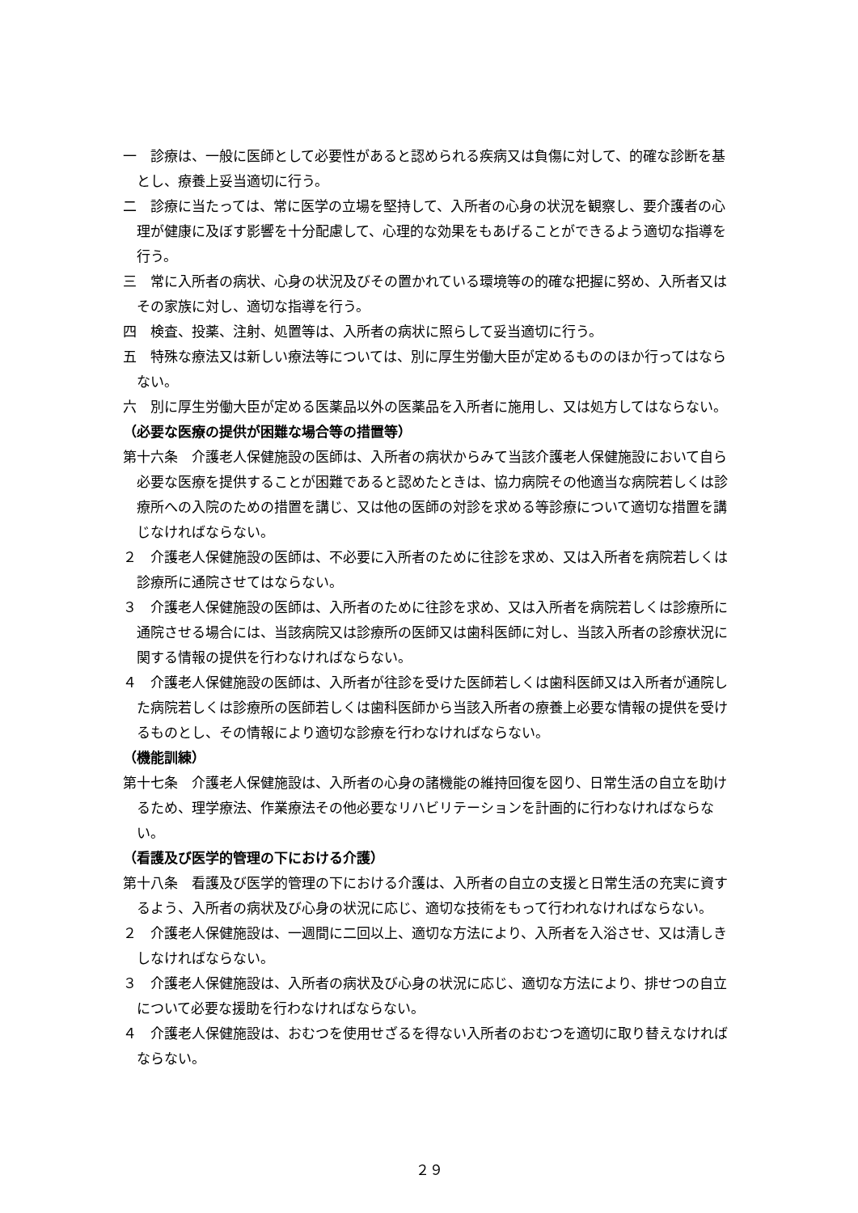一　診療は、一般に医師として必要性があると認められる疾病又は負傷に対して、的確な診断を基とし、療養上妥当適切に行う。
二　診療に当たっては、常に医学の立場を堅持して、入所者の心身の状況を観察し、要介護者の心理が健康に及ぼす影響を十分配慮して、心理的な効果をもあげることができるよう適切な指導を行う。
三　常に入所者の病状、心身の状況及びその置かれている環境等の的確な把握に努め、入所者又はその家族に対し、適切な指導を行う。
四　検査、投薬、注射、処置等は、入所者の病状に照らして妥当適切に行う。
五　特殊な療法又は新しい療法等については、別に厚生労働大臣が定めるもののほか行ってはならない。
六　別に厚生労働大臣が定める医薬品以外の医薬品を入所者に施用し、又は処方してはならない。
（必要な医療の提供が困難な場合等の措置等）
第十六条　介護老人保健施設の医師は、入所者の病状からみて当該介護老人保健施設において自ら必要な医療を提供することが困難であると認めたときは、協力病院その他適当な病院若しくは診療所への入院のための措置を講じ、又は他の医師の対診を求める等診療について適切な措置を講じなければならない。
２　介護老人保健施設の医師は、不必要に入所者のために往診を求め、又は入所者を病院若しくは診療所に通院させてはならない。
３　介護老人保健施設の医師は、入所者のために往診を求め、又は入所者を病院若しくは診療所に通院させる場合には、当該病院又は診療所の医師又は歯科医師に対し、当該入所者の診療状況に関する情報の提供を行わなければならない。
４　介護老人保健施設の医師は、入所者が往診を受けた医師若しくは歯科医師又は入所者が通院した病院若しくは診療所の医師若しくは歯科医師から当該入所者の療養上必要な情報の提供を受けるものとし、その情報により適切な診療を行わなければならない。
（機能訓練）
第十七条　介護老人保健施設は、入所者の心身の諸機能の維持回復を図り、日常生活の自立を助けるため、理学療法、作業療法その他必要なリハビリテーションを計画的に行わなければならない。
（看護及び医学的管理の下における介護）
第十八条　看護及び医学的管理の下における介護は、入所者の自立の支援と日常生活の充実に資するよう、入所者の病状及び心身の状況に応じ、適切な技術をもって行われなければならない。
２　介護老人保健施設は、一週間に二回以上、適切な方法により、入所者を入浴させ、又は清しきしなければならない。
３　介護老人保健施設は、入所者の病状及び心身の状況に応じ、適切な方法により、排せつの自立について必要な援助を行わなければならない。
４　介護老人保健施設は、おむつを使用せざるを得ない入所者のおむつを適切に取り替えなければならない。
２９